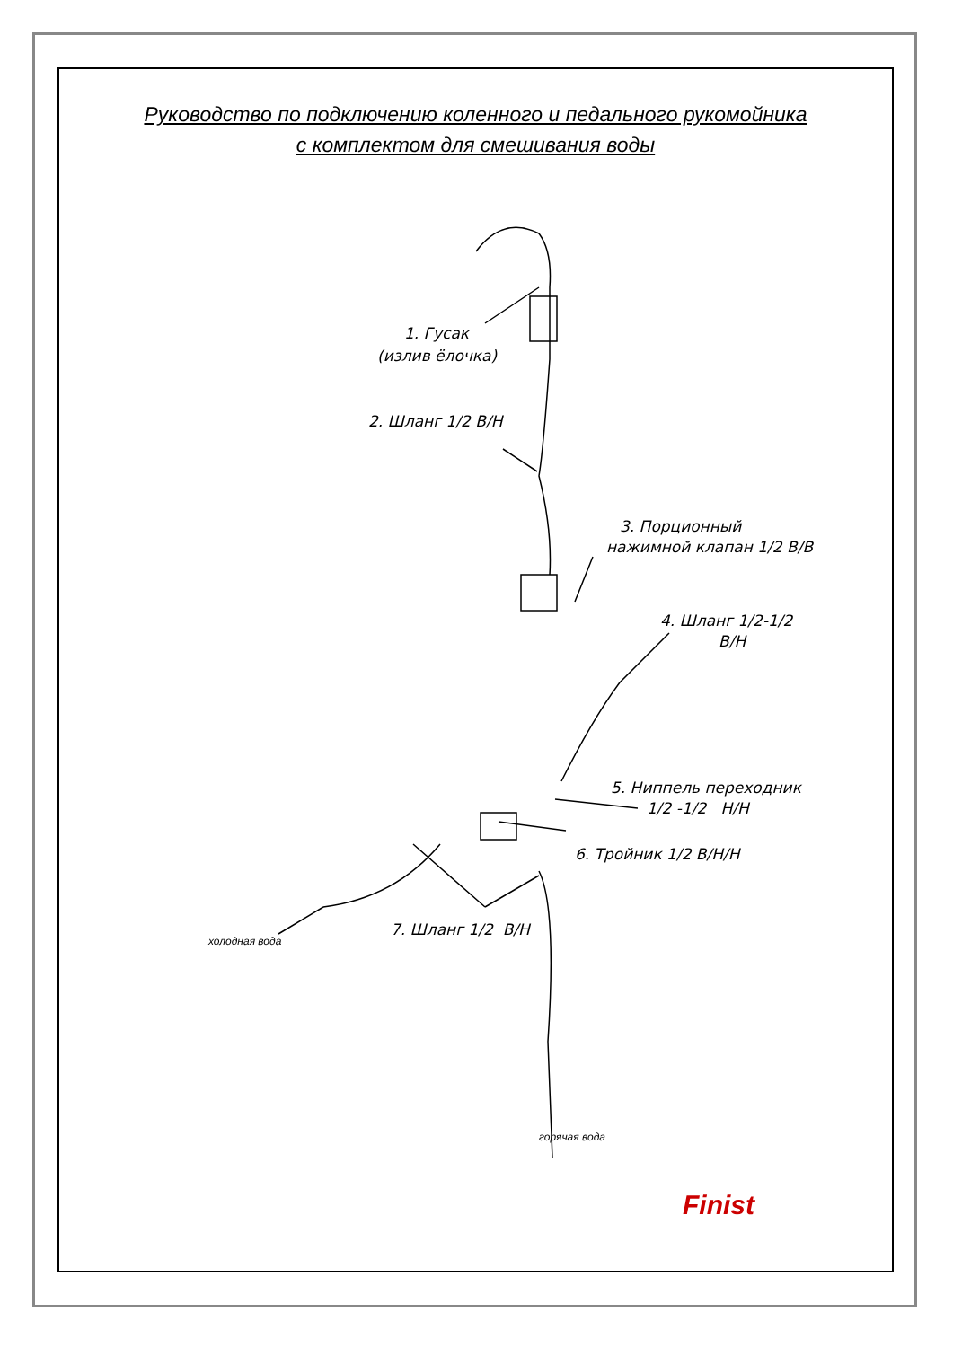Руководство по подключению коленного и педального рукомойника
с комплектом для смешивания воды
1. Гусак
(излив ёлочка)
2. Шланг 1/2 В/Н
3. Порционный
нажимной клапан 1/2 В/В
4. Шланг 1/2-1/2
В/Н
5. Ниппель переходник
1/2 -1/2 Н/Н
6. Тройник 1/2 В/Н/Н
7. Шланг 1/2 В/Н
холодная вода
горячая вода
Finist